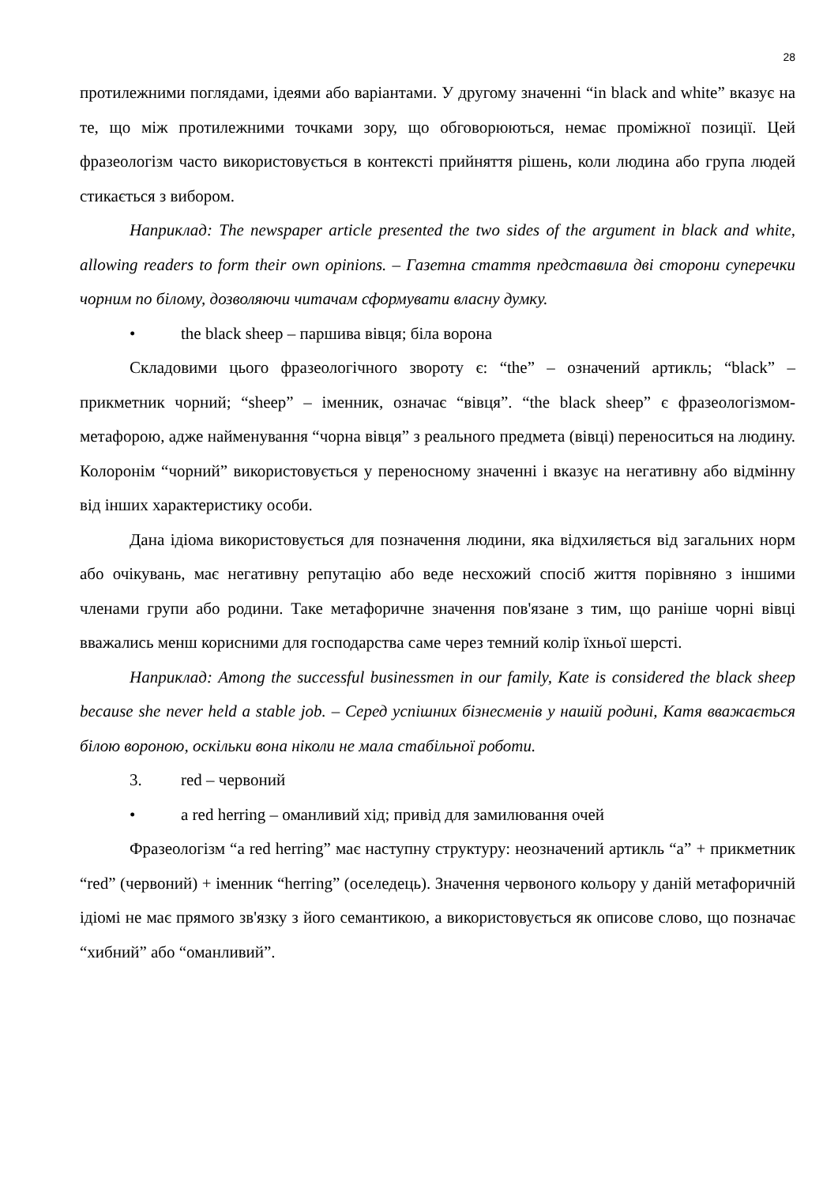28
протилежними поглядами, ідеями або варіантами. У другому значенні “in black and white” вказує на те, що між протилежними точками зору, що обговорюються, немає проміжної позиції. Цей фразеологізм часто використовується в контексті прийняття рішень, коли людина або група людей стикається з вибором.
Наприклад: The newspaper article presented the two sides of the argument in black and white, allowing readers to form their own opinions. – Газетна стаття представила дві сторони суперечки чорним по білому, дозволяючи читачам сформувати власну думку.
• the black sheep – паршива вівця; біла ворона
Складовими цього фразеологічного звороту є: “the” – означений артикль; “black” – прикметник чорний; “sheep” – іменник, означає “вівця”. “the black sheep” є фразеологізмом-метафорою, адже найменування “чорна вівця” з реального предмета (вівці) переноситься на людину. Колоронім “чорний” використовується у переносному значенні і вказує на негативну або відмінну від інших характеристику особи.
Дана ідіома використовується для позначення людини, яка відхиляється від загальних норм або очікувань, має негативну репутацію або веде несхожий спосіб життя порівняно з іншими членами групи або родини. Таке метафоричне значення пов'язане з тим, що раніше чорні вівці вважались менш корисними для господарства саме через темний колір їхньої шерсті.
Наприклад: Among the successful businessmen in our family, Kate is considered the black sheep because she never held a stable job. – Серед успішних бізнесменів у нашій родині, Катя вважається білою вороною, оскільки вона ніколи не мала стабільної роботи.
3. red – червоний
• a red herring – оманливий хід; привід для замилювання очей
Фразеологізм “a red herring” має наступну структуру: неозначений артикль “a” + прикметник “red” (червоний) + іменник “herring” (оселедець). Значення червоного кольору у даній метафоричній ідіомі не має прямого зв'язку з його семантикою, а використовується як описове слово, що позначає “хибний” або “оманливий”.